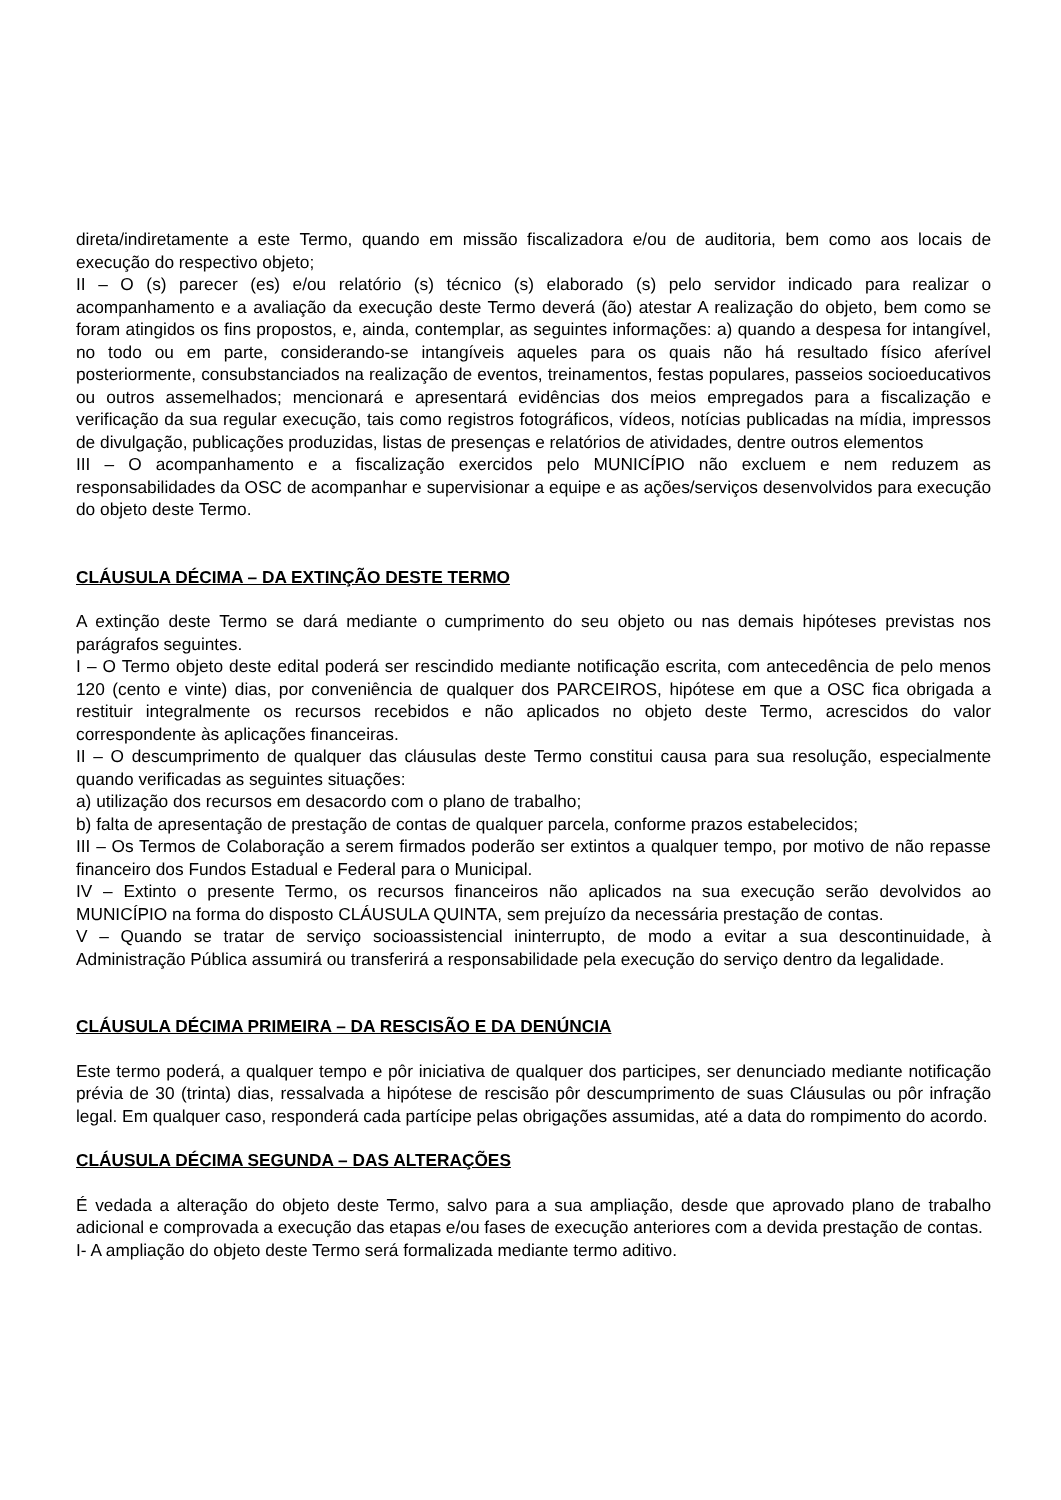direta/indiretamente a este Termo, quando em missão fiscalizadora e/ou de auditoria, bem como aos locais de execução do respectivo objeto;
II – O (s) parecer (es) e/ou relatório (s) técnico (s) elaborado (s) pelo servidor indicado para realizar o acompanhamento e a avaliação da execução deste Termo deverá (ão) atestar A realização do objeto, bem como se foram atingidos os fins propostos, e, ainda, contemplar, as seguintes informações: a) quando a despesa for intangível, no todo ou em parte, considerando-se intangíveis aqueles para os quais não há resultado físico aferível posteriormente, consubstanciados na realização de eventos, treinamentos, festas populares, passeios socioeducativos ou outros assemelhados; mencionará e apresentará evidências dos meios empregados para a fiscalização e verificação da sua regular execução, tais como registros fotográficos, vídeos, notícias publicadas na mídia, impressos de divulgação, publicações produzidas, listas de presenças e relatórios de atividades, dentre outros elementos
III – O acompanhamento e a fiscalização exercidos pelo MUNICÍPIO não excluem e nem reduzem as responsabilidades da OSC de acompanhar e supervisionar a equipe e as ações/serviços desenvolvidos para execução do objeto deste Termo.
CLÁUSULA DÉCIMA – DA EXTINÇÃO DESTE TERMO
A extinção deste Termo se dará mediante o cumprimento do seu objeto ou nas demais hipóteses previstas nos parágrafos seguintes.
I – O Termo objeto deste edital poderá ser rescindido mediante notificação escrita, com antecedência de pelo menos 120 (cento e vinte) dias, por conveniência de qualquer dos PARCEIROS, hipótese em que a OSC fica obrigada a restituir integralmente os recursos recebidos e não aplicados no objeto deste Termo, acrescidos do valor correspondente às aplicações financeiras.
II – O descumprimento de qualquer das cláusulas deste Termo constitui causa para sua resolução, especialmente quando verificadas as seguintes situações:
a) utilização dos recursos em desacordo com o plano de trabalho;
b) falta de apresentação de prestação de contas de qualquer parcela, conforme prazos estabelecidos;
III – Os Termos de Colaboração a serem firmados poderão ser extintos a qualquer tempo, por motivo de não repasse financeiro dos Fundos Estadual e Federal para o Municipal.
IV – Extinto o presente Termo, os recursos financeiros não aplicados na sua execução serão devolvidos ao MUNICÍPIO na forma do disposto CLÁUSULA QUINTA, sem prejuízo da necessária prestação de contas.
V – Quando se tratar de serviço socioassistencial ininterrupto, de modo a evitar a sua descontinuidade, à Administração Pública assumirá ou transferirá a responsabilidade pela execução do serviço dentro da legalidade.
CLÁUSULA DÉCIMA PRIMEIRA – DA RESCISÃO E DA DENÚNCIA
Este termo poderá, a qualquer tempo e pôr iniciativa de qualquer dos participes, ser denunciado mediante notificação prévia de 30 (trinta) dias, ressalvada a hipótese de rescisão pôr descumprimento de suas Cláusulas ou pôr infração legal. Em qualquer caso, responderá cada partícipe pelas obrigações assumidas, até a data do rompimento do acordo.
CLÁUSULA DÉCIMA SEGUNDA – DAS ALTERAÇÕES
É vedada a alteração do objeto deste Termo, salvo para a sua ampliação, desde que aprovado plano de trabalho adicional e comprovada a execução das etapas e/ou fases de execução anteriores com a devida prestação de contas.
I- A ampliação do objeto deste Termo será formalizada mediante termo aditivo.